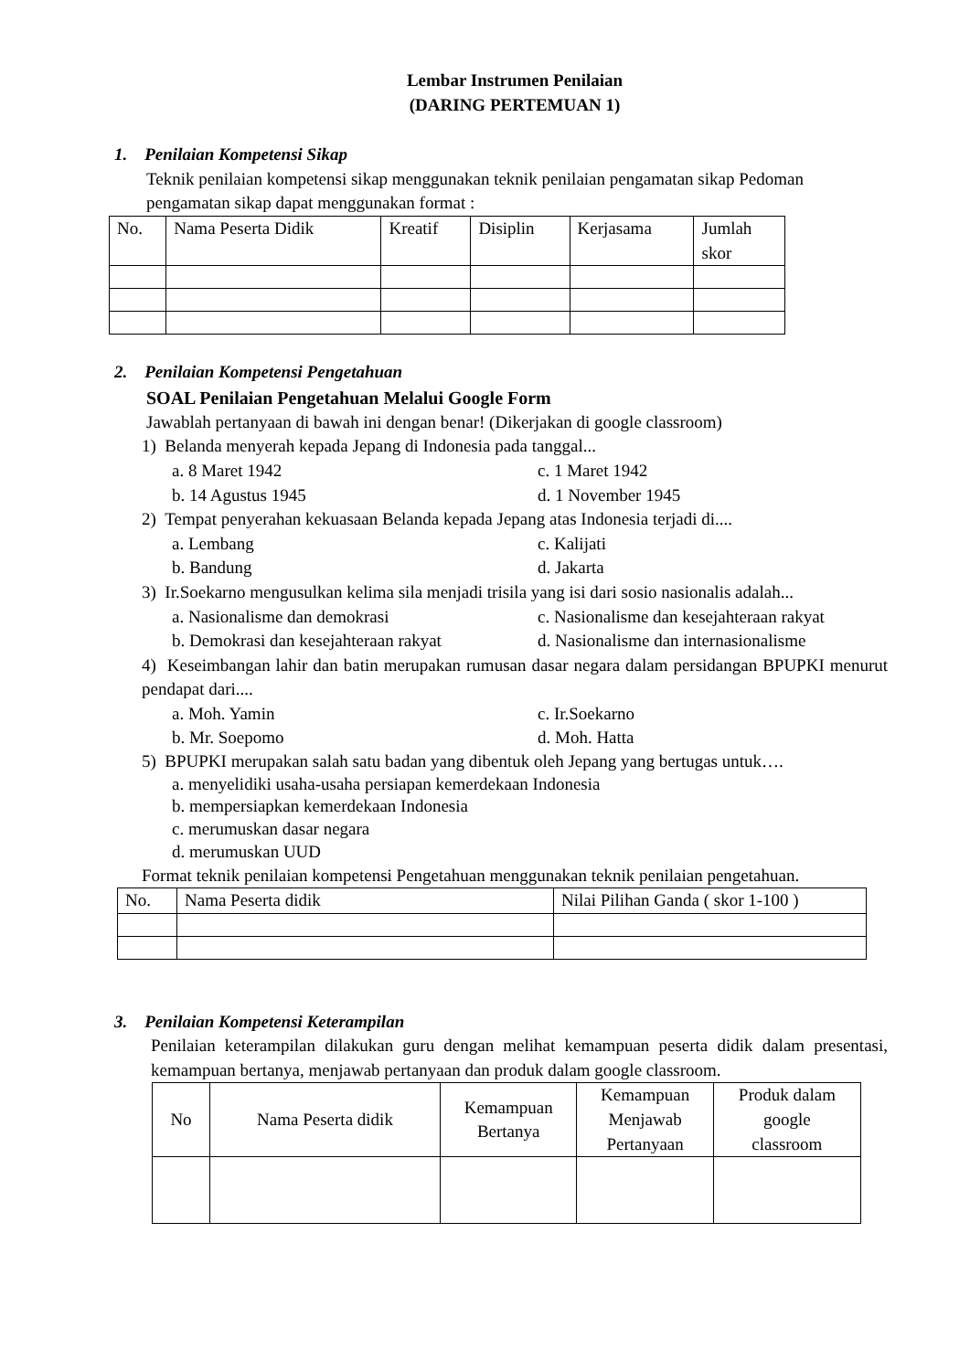Lembar Instrumen Penilaian
(DARING PERTEMUAN 1)
1. Penilaian Kompetensi Sikap
Teknik penilaian kompetensi sikap menggunakan teknik penilaian pengamatan sikap Pedoman pengamatan sikap dapat menggunakan format :
| No. | Nama Peserta Didik | Kreatif | Disiplin | Kerjasama | Jumlah skor |
| --- | --- | --- | --- | --- | --- |
2. Penilaian Kompetensi Pengetahuan
SOAL Penilaian Pengetahuan Melalui Google Form
Jawablah pertanyaan di bawah ini dengan benar! (Dikerjakan di google classroom)
1) Belanda menyerah kepada Jepang di Indonesia pada tanggal...
a. 8 Maret 1942 c. 1 Maret 1942 b. 14 Agustus 1945 d. 1 November 1945
2) Tempat penyerahan kekuasaan Belanda kepada Jepang atas Indonesia terjadi di....
a. Lembang c. Kalijati b. Bandung d. Jakarta
3) Ir.Soekarno mengusulkan kelima sila menjadi trisila yang isi dari sosio nasionalis adalah...
a. Nasionalisme dan demokrasi c. Nasionalisme dan kesejahteraan rakyat b. Demokrasi dan kesejahteraan rakyat d. Nasionalisme dan internasionalisme
4) Keseimbangan lahir dan batin merupakan rumusan dasar negara dalam persidangan BPUPKI menurut pendapat dari....
a. Moh. Yamin c. Ir.Soekarno b. Mr. Soepomo d. Moh. Hatta
5) BPUPKI merupakan salah satu badan yang dibentuk oleh Jepang yang bertugas untuk….
a. menyelidiki usaha-usaha persiapan kemerdekaan Indonesia
b. mempersiapkan kemerdekaan Indonesia
c. merumuskan dasar negara
d. merumuskan UUD
Format teknik penilaian kompetensi Pengetahuan menggunakan teknik penilaian pengetahuan.
| No. | Nama Peserta didik | Nilai Pilihan Ganda ( skor 1-100 ) |
| --- | --- | --- |
3. Penilaian Kompetensi Keterampilan
Penilaian keterampilan dilakukan guru dengan melihat kemampuan peserta didik dalam presentasi, kemampuan bertanya, menjawab pertanyaan dan produk dalam google classroom.
| No | Nama Peserta didik | Kemampuan Bertanya | Kemampuan Menjawab Pertanyaan | Produk dalam google classroom |
| --- | --- | --- | --- | --- |